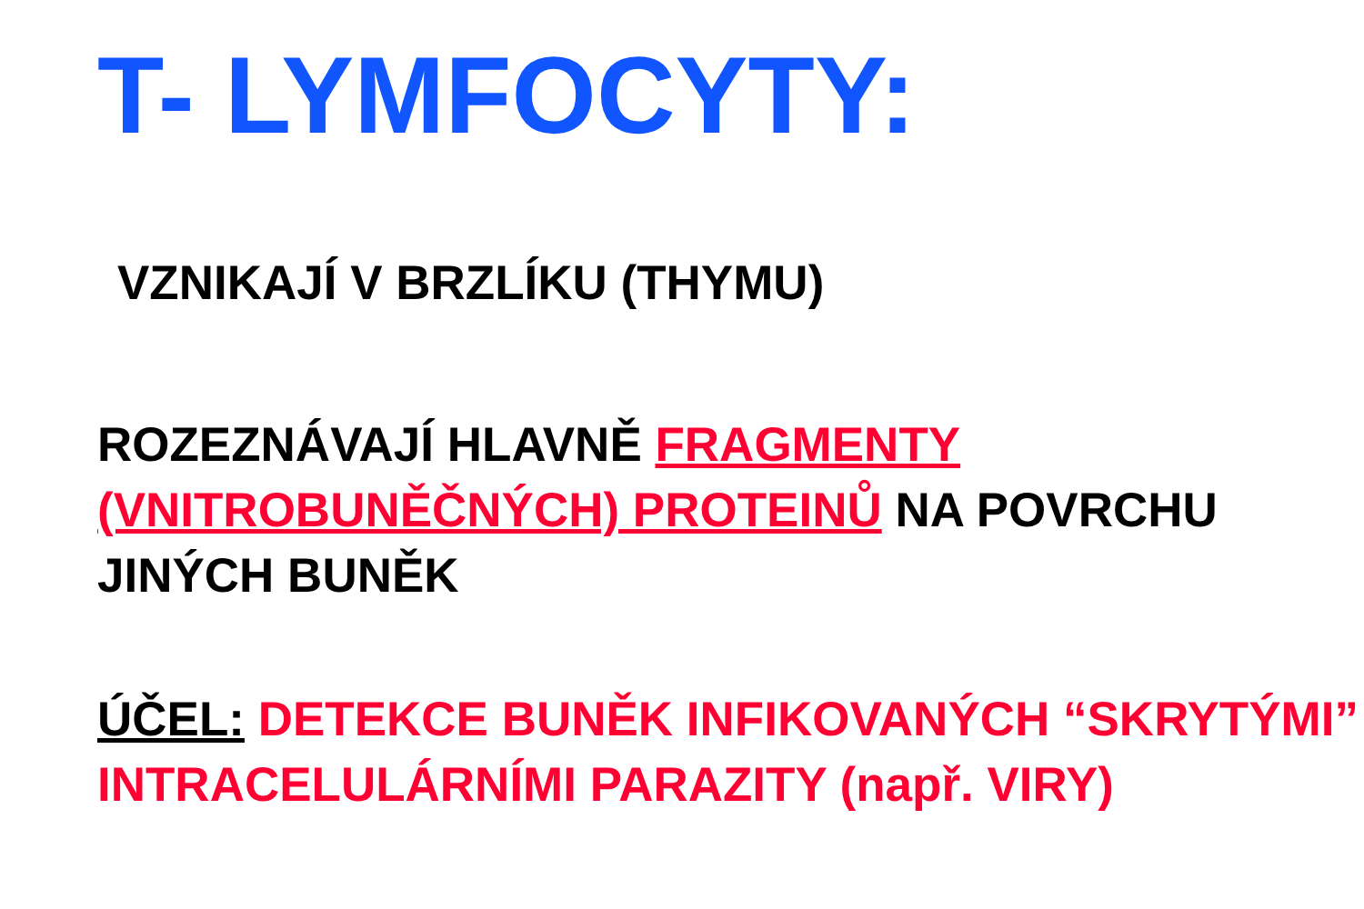T- LYMFOCYTY:
VZNIKAJÍ V BRZLÍKU (THYMU)
ROZEZNÁVAJÍ HLAVNĚ FRAGMENTY (VNITROBUNĚČNÝCH) PROTEINŮ NA POVRCHU JINÝCH BUNĚK
ÚČEL: DETEKCE BUNĚK INFIKOVANÝCH “SKRYTÝMI” INTRACELULÁRNÍMI PARAZITY (např. VIRY)